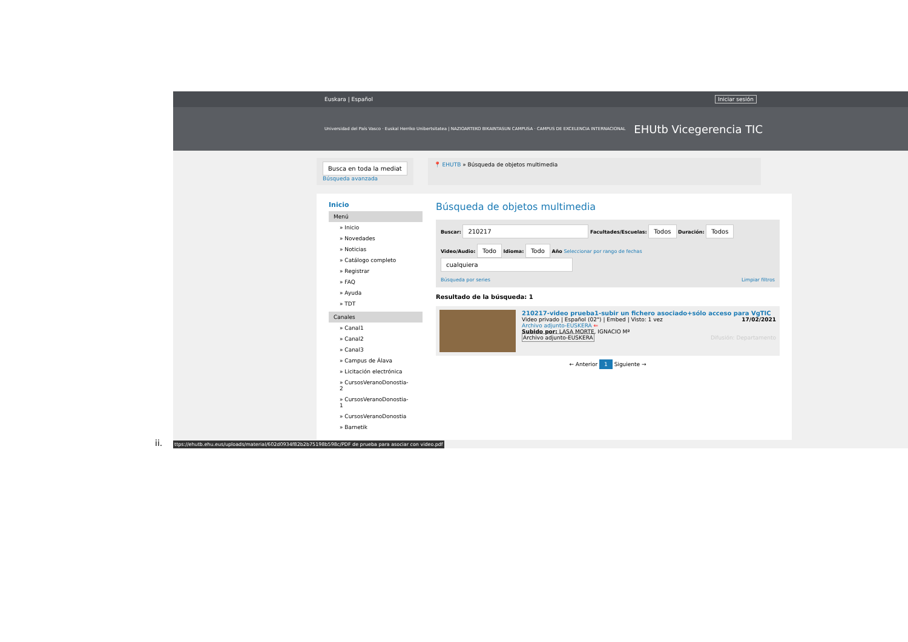ii.
Euskara | Español Iniciar sesión
Universidad del País Vasco · Euskal Herriko Unibertsitatea | NAZIOARTEKO BIKAINTASUN CAMPUSA · CAMPUS DE EXCELENCIA INTERNACIONAL EHUtb Vicegerencia TIC
Busca en toda la mediat
Búsqueda avanzada
📍 EHUTB » Búsqueda de objetos multimedia
Inicio
Menú
» Inicio
» Novedades
» Noticias
» Catálogo completo
» Registrar
» FAQ
» Ayuda
» TDT
Canales
» Canal1
» Canal2
» Canal3
» Campus de Álava
» Licitación electrónica
» CursosVeranoDonostia-2
» CursosVeranoDonostia-1
» CursosVeranoDonostia
» Barnetik
Búsqueda de objetos multimedia
Buscar: 210217 Facultades/Escuelas: Todos Duración: Todos
Video/Audio: Todo Idioma: Todo Año Seleccionar por rango de fechas cualquiera
Búsqueda por series Limpiar filtros
Resultado de la búsqueda: 1
210217-video prueba1-subir un fichero asociado+sólo acceso para VgTIC
Video privado | Español (02") | Embed | Visto: 1 vez 17/02/2021
Archivo adjunto-EUSKERA ⇐
Subido por: LASA MORTE, IGNACIO Mª
Archivo adjunto-EUSKERA Difusión: Departamento
← Anterior 1 Siguiente →
ttps://ehutb.ehu.eus/uploads/material/602d0934f82b2b75198b598c/PDF de prueba para asociar con video.pdf